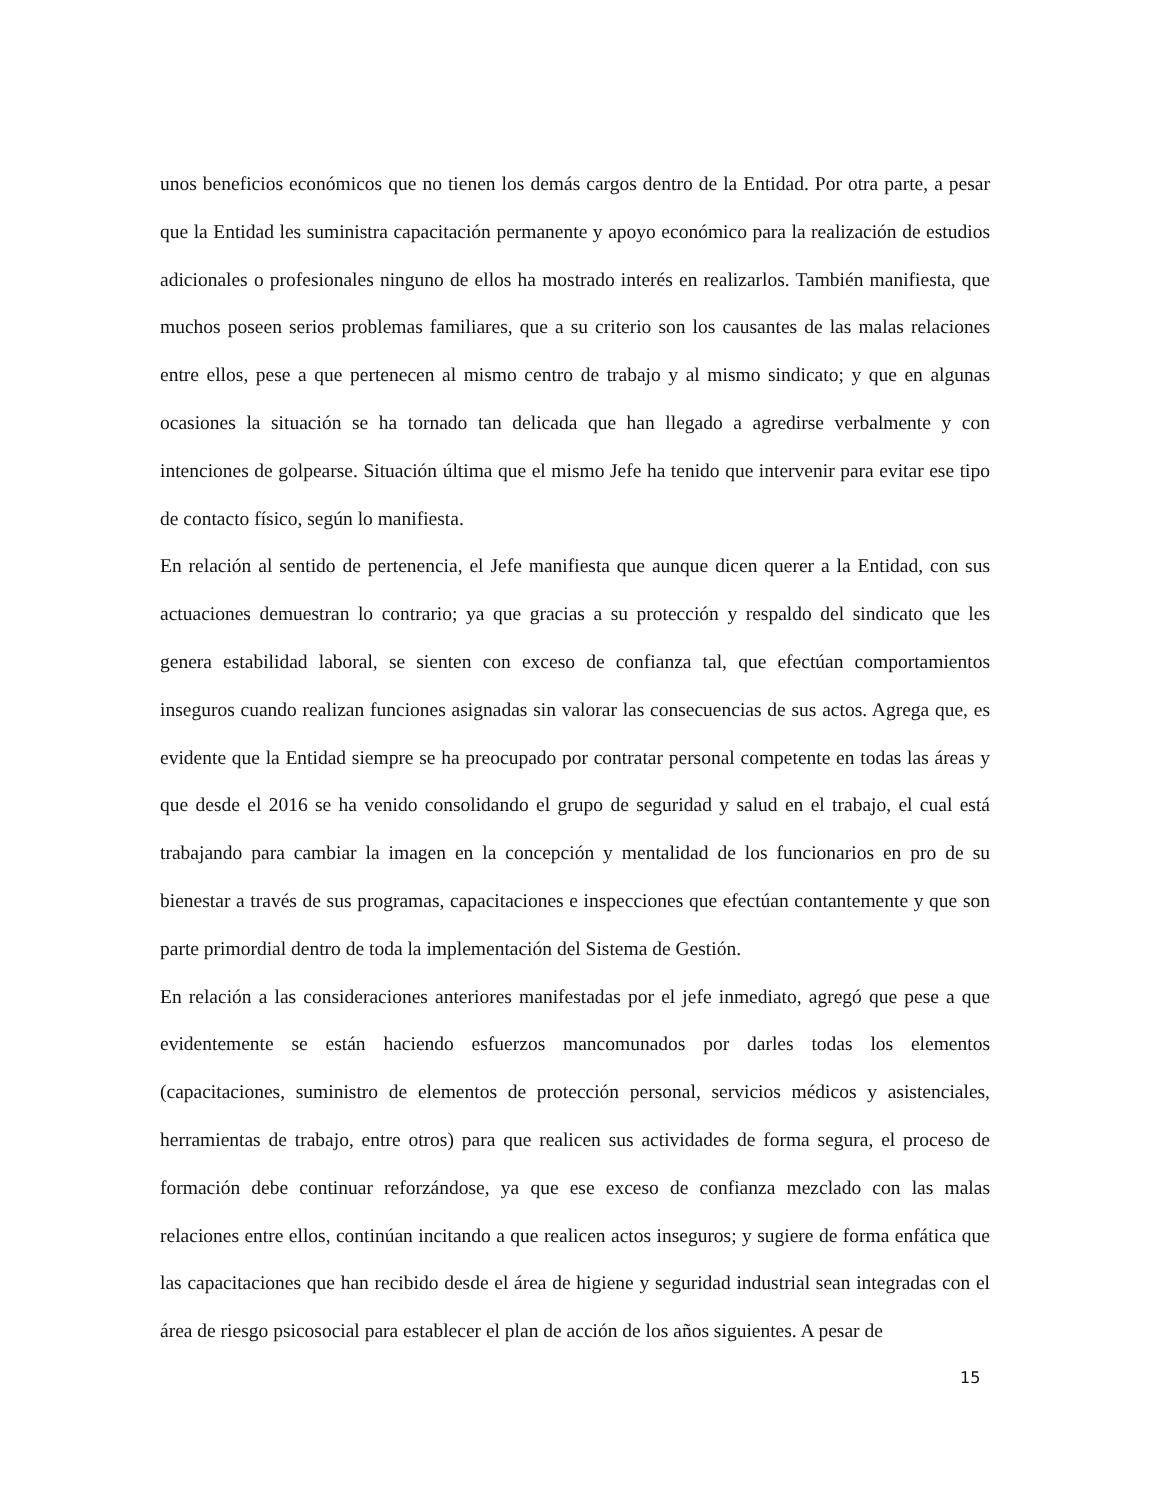unos beneficios económicos que no tienen los demás cargos dentro de la Entidad. Por otra parte, a pesar que la Entidad les suministra capacitación permanente y apoyo económico para la realización de estudios adicionales o profesionales ninguno de ellos ha mostrado interés en realizarlos. También manifiesta, que muchos poseen serios problemas familiares, que a su criterio son los causantes de las malas relaciones entre ellos, pese a que pertenecen al mismo centro de trabajo y al mismo sindicato; y que en algunas ocasiones la situación se ha tornado tan delicada que han llegado a agredirse verbalmente y con intenciones de golpearse. Situación última que el mismo Jefe ha tenido que intervenir para evitar ese tipo de contacto físico, según lo manifiesta.
En relación al sentido de pertenencia, el Jefe manifiesta que aunque dicen querer a la Entidad, con sus actuaciones demuestran lo contrario; ya que gracias a su protección y respaldo del sindicato que les genera estabilidad laboral, se sienten con exceso de confianza tal, que efectúan comportamientos inseguros cuando realizan funciones asignadas sin valorar las consecuencias de sus actos. Agrega que, es evidente que la Entidad siempre se ha preocupado por contratar personal competente en todas las áreas y que desde el 2016 se ha venido consolidando el grupo de seguridad y salud en el trabajo, el cual está trabajando para cambiar la imagen en la concepción y mentalidad de los funcionarios en pro de su bienestar a través de sus programas, capacitaciones e inspecciones que efectúan contantemente y que son parte primordial dentro de toda la implementación del Sistema de Gestión.
En relación a las consideraciones anteriores manifestadas por el jefe inmediato, agregó que pese a que evidentemente se están haciendo esfuerzos mancomunados por darles todas los elementos (capacitaciones, suministro de elementos de protección personal, servicios médicos y asistenciales, herramientas de trabajo, entre otros) para que realicen sus actividades de forma segura, el proceso de formación debe continuar reforzándose, ya que ese exceso de confianza mezclado con las malas relaciones entre ellos, continúan incitando a que realicen actos inseguros; y sugiere de forma enfática que las capacitaciones que han recibido desde el área de higiene y seguridad industrial sean integradas con el área de riesgo psicosocial para establecer el plan de acción de los años siguientes. A pesar de
15